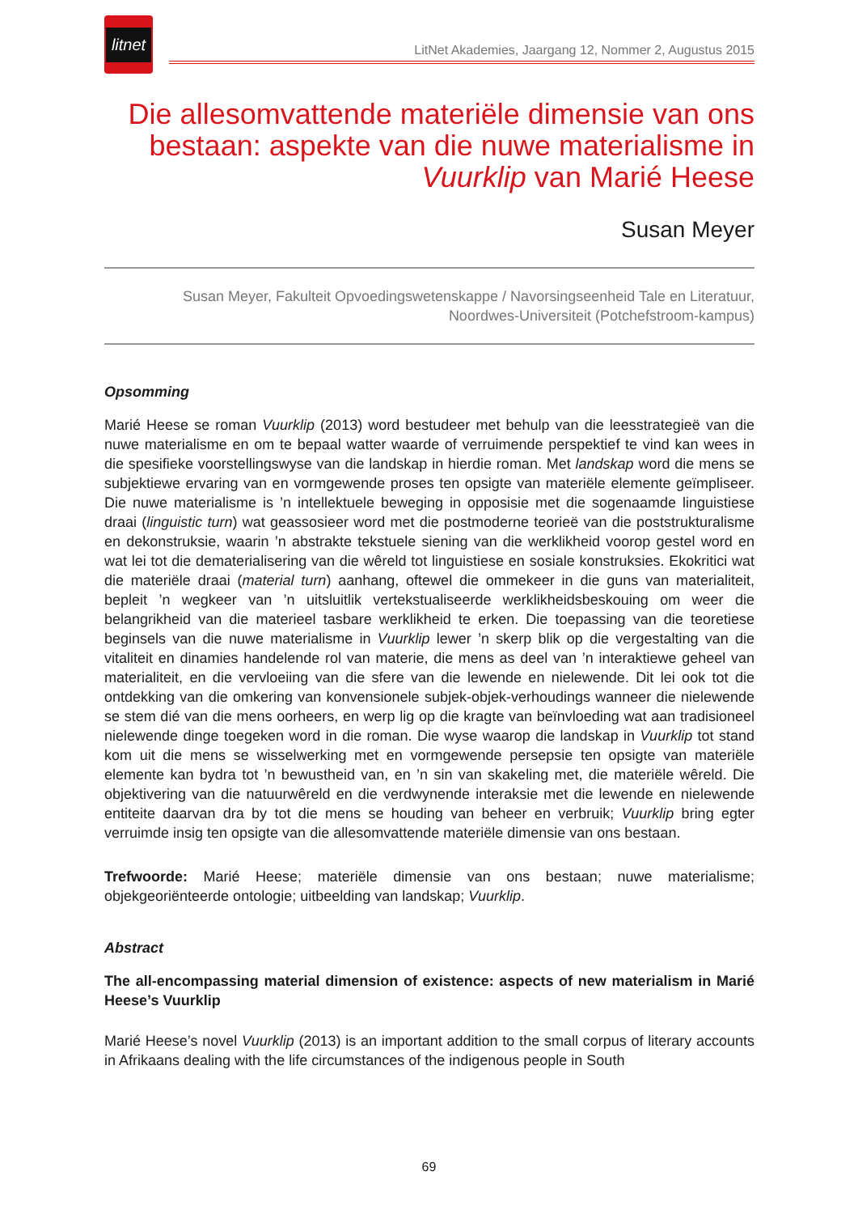litnet
LitNet Akademies, Jaargang 12, Nommer 2, Augustus 2015
Die allesomvattende materiële dimensie van ons bestaan: aspekte van die nuwe materialisme in Vuurklip van Marié Heese
Susan Meyer
Susan Meyer, Fakulteit Opvoedingswetenskappe / Navorsingseenheid Tale en Literatuur,
Noordwes-Universiteit (Potchefstroom-kampus)
Opsomming
Marié Heese se roman Vuurklip (2013) word bestudeer met behulp van die leesstrategieë van die nuwe materialisme en om te bepaal watter waarde of verruimende perspektief te vind kan wees in die spesifieke voorstellingswyse van die landskap in hierdie roman. Met landskap word die mens se subjektiewe ervaring van en vormgewende proses ten opsigte van materiële elemente geïmpliseer. Die nuwe materialisme is ’n intellektuele beweging in opposisie met die sogenaamde linguistiese draai (linguistic turn) wat geassosieer word met die postmoderne teorieë van die poststrukturalisme en dekonstruksie, waarin ’n abstrakte tekstuele siening van die werklikheid voorop gestel word en wat lei tot die dematerialisering van die wêreld tot linguistiese en sosiale konstruksies. Ekokritici wat die materiële draai (material turn) aanhang, oftewel die ommekeer in die guns van materialiteit, bepleit ’n wegkeer van ’n uitsluitlik vertekstualiseerde werklikheidsbeskouing om weer die belangrikheid van die materieel tasbare werklikheid te erken. Die toepassing van die teoretiese beginsels van die nuwe materialisme in Vuurklip lewer ’n skerp blik op die vergestalting van die vitaliteit en dinamies handelende rol van materie, die mens as deel van ’n interaktiewe geheel van materialiteit, en die vervloeiing van die sfere van die lewende en nielewende. Dit lei ook tot die ontdekking van die omkering van konvensionele subjek-objek-verhoudings wanneer die nielewende se stem dié van die mens oorheers, en werp lig op die kragte van beïnvloeding wat aan tradisioneel nielewende dinge toegeken word in die roman. Die wyse waarop die landskap in Vuurklip tot stand kom uit die mens se wisselwerking met en vormgewende persepsie ten opsigte van materiële elemente kan bydra tot ’n bewustheid van, en ’n sin van skakeling met, die materiële wêreld. Die objektivering van die natuurwêreld en die verdwynende interaksie met die lewende en nielewende entiteite daarvan dra by tot die mens se houding van beheer en verbruik; Vuurklip bring egter verruimde insig ten opsigte van die allesomvattende materiële dimensie van ons bestaan.
Trefwoorde: Marié Heese; materiële dimensie van ons bestaan; nuwe materialisme; objekgeoriënteerde ontologie; uitbeelding van landskap; Vuurklip.
Abstract
The all-encompassing material dimension of existence: aspects of new materialism in Marié Heese’s Vuurklip
Marié Heese’s novel Vuurklip (2013) is an important addition to the small corpus of literary accounts in Afrikaans dealing with the life circumstances of the indigenous people in South
69